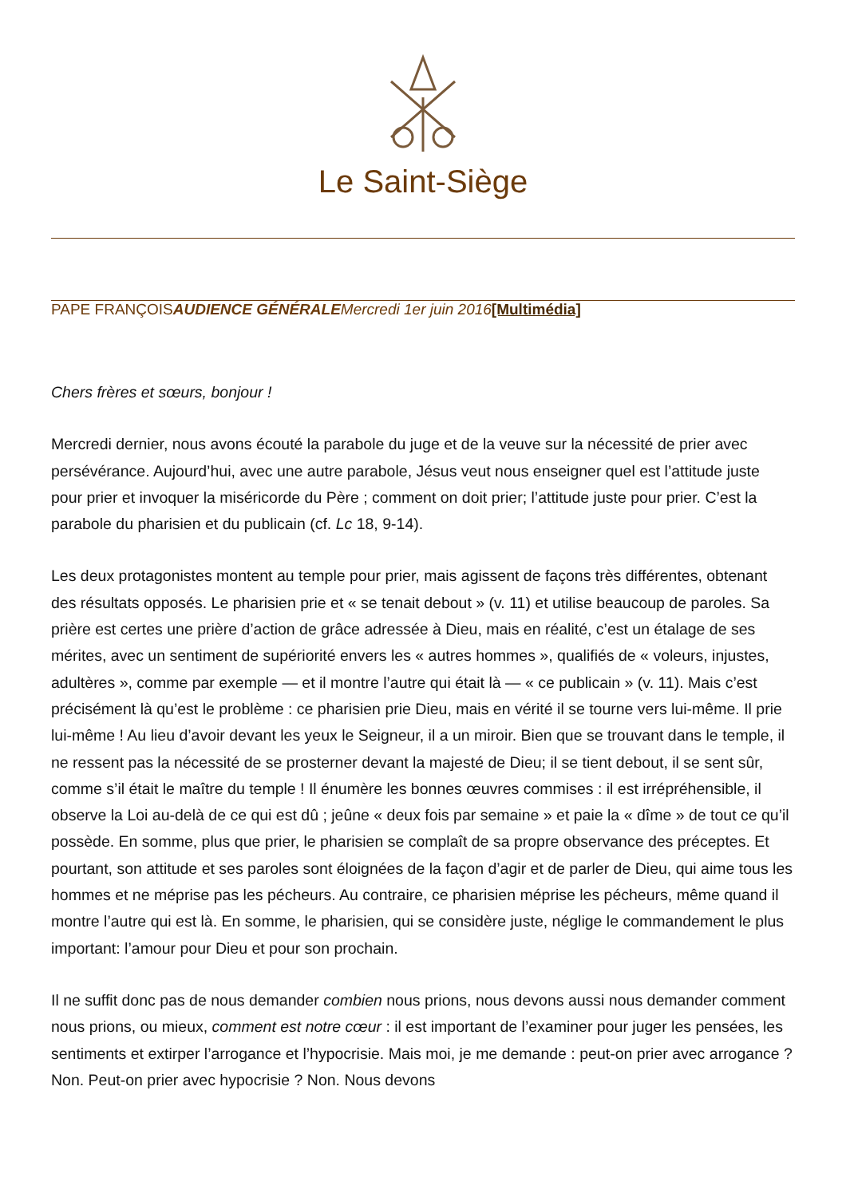Le Saint-Siège
PAPE FRANÇOISAUDIENCE GÉNÉRALE Mercredi 1er juin 2016[Multimédia]
Chers frères et sœurs, bonjour !
Mercredi dernier, nous avons écouté la parabole du juge et de la veuve sur la nécessité de prier avec persévérance. Aujourd’hui, avec une autre parabole, Jésus veut nous enseigner quel est l’attitude juste pour prier et invoquer la miséricorde du Père ; comment on doit prier; l’attitude juste pour prier. C’est la parabole du pharisien et du publicain (cf. Lc 18, 9-14).
Les deux protagonistes montent au temple pour prier, mais agissent de façons très différentes, obtenant des résultats opposés. Le pharisien prie et « se tenait debout » (v. 11) et utilise beaucoup de paroles. Sa prière est certes une prière d’action de grâce adressée à Dieu, mais en réalité, c’est un étalage de ses mérites, avec un sentiment de supériorité envers les « autres hommes », qualifiés de « voleurs, injustes, adultères », comme par exemple — et il montre l’autre qui était là — « ce publicain » (v. 11). Mais c’est précisément là qu’est le problème : ce pharisien prie Dieu, mais en vérité il se tourne vers lui-même. Il prie lui-même ! Au lieu d’avoir devant les yeux le Seigneur, il a un miroir. Bien que se trouvant dans le temple, il ne ressent pas la nécessité de se prosterner devant la majesté de Dieu; il se tient debout, il se sent sûr, comme s’il était le maître du temple ! Il énumère les bonnes œuvres commises : il est irrépréhensible, il observe la Loi au-delà de ce qui est dû ; jeûne « deux fois par semaine » et paie la « dîme » de tout ce qu’il possède. En somme, plus que prier, le pharisien se complaît de sa propre observance des préceptes. Et pourtant, son attitude et ses paroles sont éloignées de la façon d’agir et de parler de Dieu, qui aime tous les hommes et ne méprise pas les pécheurs. Au contraire, ce pharisien méprise les pécheurs, même quand il montre l’autre qui est là. En somme, le pharisien, qui se considère juste, néglige le commandement le plus important: l’amour pour Dieu et pour son prochain.
Il ne suffit donc pas de nous demander combien nous prions, nous devons aussi nous demander comment nous prions, ou mieux, comment est notre cœur : il est important de l’examiner pour juger les pensées, les sentiments et extirper l’arrogance et l’hypocrisie. Mais moi, je me demande : peut-on prier avec arrogance ? Non. Peut-on prier avec hypocrisie ? Non. Nous devons